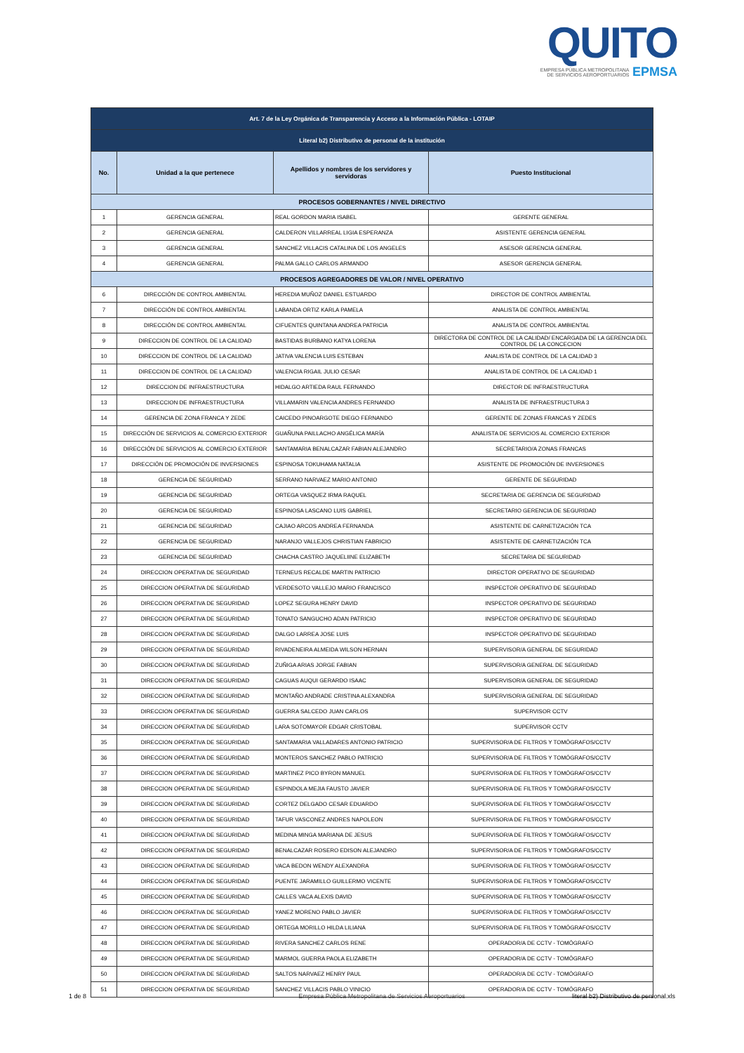QUITO
EMPRESA PÚBLICA METROPOLITANA
DE SERVICIOS AEROPORTUARIOS EPMSA
| Art. 7 de la Ley Orgánica de Transparencia y Acceso a la Información Pública - LOTAIP | | | |
| --- | --- | --- | --- |
| Literal b2) Distributivo de personal de la institución | | | |
| No. | Unidad a la que pertenece | Apellidos y nombres de los servidores y servidoras | Puesto Institucional |
| PROCESOS GOBERNANTES / NIVEL DIRECTIVO | | | |
| 1 | GERENCIA GENERAL | REAL GORDON MARIA ISABEL | GERENTE GENERAL |
| 2 | GERENCIA GENERAL | CALDERON VILLARREAL LIGIA ESPERANZA | ASISTENTE GERENCIA GENERAL |
| 3 | GERENCIA GENERAL | SANCHEZ VILLACIS CATALINA DE LOS ANGELES | ASESOR GERENCIA GENERAL |
| 4 | GERENCIA GENERAL | PALMA GALLO CARLOS ARMANDO | ASESOR GERENCIA GENERAL |
| PROCESOS AGREGADORES DE VALOR / NIVEL OPERATIVO | | | |
| 6 | DIRECCIÓN DE CONTROL AMBIENTAL | HEREDIA MUÑOZ DANIEL ESTUARDO | DIRECTOR DE CONTROL AMBIENTAL |
| 7 | DIRECCIÓN DE CONTROL AMBIENTAL | LABANDA ORTIZ KARLA PAMELA | ANALISTA DE CONTROL AMBIENTAL |
| 8 | DIRECCIÓN DE CONTROL AMBIENTAL | CIFUENTES QUINTANA ANDREA PATRICIA | ANALISTA DE CONTROL AMBIENTAL |
| 9 | DIRECCION DE CONTROL DE LA CALIDAD | BASTIDAS BURBANO KATYA LORENA | DIRECTORA DE CONTROL DE LA CALIDAD/ ENCARGADA DE LA GERENCIA DEL CONTROL DE LA CONCECION |
| 10 | DIRECCION DE CONTROL DE LA CALIDAD | JATIVA VALENCIA LUIS ESTEBAN | ANALISTA DE CONTROL DE LA CALIDAD 3 |
| 11 | DIRECCION DE CONTROL DE LA CALIDAD | VALENCIA RIGAIL JULIO CESAR | ANALISTA DE CONTROL DE LA CALIDAD 1 |
| 12 | DIRECCION DE INFRAESTRUCTURA | HIDALGO ARTIEDA RAUL FERNANDO | DIRECTOR DE INFRAESTRUCTURA |
| 13 | DIRECCION DE INFRAESTRUCTURA | VILLAMARIN VALENCIA ANDRES FERNANDO | ANALISTA DE INFRAESTRUCTURA 3 |
| 14 | GERENCIA DE ZONA FRANCA Y ZEDE | CAICEDO PINOARGOTE DIEGO FERNANDO | GERENTE DE ZONAS FRANCAS Y ZEDES |
| 15 | DIRECCIÓN DE SERVICIOS AL COMERCIO EXTERIOR | GUAÑUNA PAILLACHO ANGÉLICA MARÍA | ANALISTA DE SERVICIOS AL COMERCIO EXTERIOR |
| 16 | DIRECCIÓN DE SERVICIOS AL COMERCIO EXTERIOR | SANTAMARIA BENALCAZAR FABIAN ALEJANDRO | SECRETARIO/A ZONAS FRANCAS |
| 17 | DIRECCIÓN DE PROMOCIÓN DE INVERSIONES | ESPINOSA TOKUHAMA NATALIA | ASISTENTE DE PROMOCIÓN DE INVERSIONES |
| 18 | GERENCIA DE SEGURIDAD | SERRANO NARVAEZ MARIO ANTONIO | GERENTE DE SEGURIDAD |
| 19 | GERENCIA DE SEGURIDAD | ORTEGA VASQUEZ IRMA RAQUEL | SECRETARIA DE GERENCIA DE SEGURIDAD |
| 20 | GERENCIA DE SEGURIDAD | ESPINOSA LASCANO LUIS GABRIEL | SECRETARIO GERENCIA DE SEGURIDAD |
| 21 | GERENCIA DE SEGURIDAD | CAJIAO ARCOS ANDREA FERNANDA | ASISTENTE DE CARNETIZACIÓN TCA |
| 22 | GERENCIA DE SEGURIDAD | NARANJO VALLEJOS CHRISTIAN FABRICIO | ASISTENTE DE CARNETIZACIÓN TCA |
| 23 | GERENCIA DE SEGURIDAD | CHACHA CASTRO JAQUELIINE ELIZABETH | SECRETARIA DE SEGURIDAD |
| 24 | DIRECCION OPERATIVA DE SEGURIDAD | TERNEUS RECALDE MARTIN PATRICIO | DIRECTOR OPERATIVO DE SEGURIDAD |
| 25 | DIRECCION OPERATIVA DE SEGURIDAD | VERDESOTO VALLEJO MARIO FRANCISCO | INSPECTOR OPERATIVO DE SEGURIDAD |
| 26 | DIRECCION OPERATIVA DE SEGURIDAD | LOPEZ SEGURA HENRY DAVID | INSPECTOR OPERATIVO DE SEGURIDAD |
| 27 | DIRECCION OPERATIVA DE SEGURIDAD | TONATO SANGUCHO ADAN PATRICIO | INSPECTOR OPERATIVO DE SEGURIDAD |
| 28 | DIRECCION OPERATIVA DE SEGURIDAD | DALGO LARREA JOSE LUIS | INSPECTOR OPERATIVO DE SEGURIDAD |
| 29 | DIRECCION OPERATIVA DE SEGURIDAD | RIVADENEIRA ALMEIDA WILSON HERNAN | SUPERVISOR/A GENERAL DE SEGURIDAD |
| 30 | DIRECCION OPERATIVA DE SEGURIDAD | ZUÑIGA ARIAS JORGE FABIAN | SUPERVISOR/A GENERAL DE SEGURIDAD |
| 31 | DIRECCION OPERATIVA DE SEGURIDAD | CAGUAS AUQUI GERARDO ISAAC | SUPERVISOR/A GENERAL DE SEGURIDAD |
| 32 | DIRECCION OPERATIVA DE SEGURIDAD | MONTAÑO ANDRADE CRISTINA ALEXANDRA | SUPERVISOR/A GENERAL DE SEGURIDAD |
| 33 | DIRECCION OPERATIVA DE SEGURIDAD | GUERRA SALCEDO JUAN CARLOS | SUPERVISOR CCTV |
| 34 | DIRECCION OPERATIVA DE SEGURIDAD | LARA SOTOMAYOR EDGAR CRISTOBAL | SUPERVISOR CCTV |
| 35 | DIRECCION OPERATIVA DE SEGURIDAD | SANTAMARIA VALLADARES ANTONIO PATRICIO | SUPERVISOR/A DE FILTROS Y TOMÓGRAFOS/CCTV |
| 36 | DIRECCION OPERATIVA DE SEGURIDAD | MONTEROS SANCHEZ PABLO PATRICIO | SUPERVISOR/A DE FILTROS Y TOMÓGRAFOS/CCTV |
| 37 | DIRECCION OPERATIVA DE SEGURIDAD | MARTINEZ PICO BYRON MANUEL | SUPERVISOR/A DE FILTROS Y TOMÓGRAFOS/CCTV |
| 38 | DIRECCION OPERATIVA DE SEGURIDAD | ESPINDOLA MEJIA FAUSTO JAVIER | SUPERVISOR/A DE FILTROS Y TOMÓGRAFOS/CCTV |
| 39 | DIRECCION OPERATIVA DE SEGURIDAD | CORTEZ DELGADO CESAR EDUARDO | SUPERVISOR/A DE FILTROS Y TOMÓGRAFOS/CCTV |
| 40 | DIRECCION OPERATIVA DE SEGURIDAD | TAFUR VASCONEZ ANDRES NAPOLEON | SUPERVISOR/A DE FILTROS Y TOMÓGRAFOS/CCTV |
| 41 | DIRECCION OPERATIVA DE SEGURIDAD | MEDINA MINGA MARIANA DE JESUS | SUPERVISOR/A DE FILTROS Y TOMÓGRAFOS/CCTV |
| 42 | DIRECCION OPERATIVA DE SEGURIDAD | BENALCAZAR ROSERO EDISON ALEJANDRO | SUPERVISOR/A DE FILTROS Y TOMÓGRAFOS/CCTV |
| 43 | DIRECCION OPERATIVA DE SEGURIDAD | VACA BEDON WENDY ALEXANDRA | SUPERVISOR/A DE FILTROS Y TOMÓGRAFOS/CCTV |
| 44 | DIRECCION OPERATIVA DE SEGURIDAD | PUENTE JARAMILLO GUILLERMO VICENTE | SUPERVISOR/A DE FILTROS Y TOMÓGRAFOS/CCTV |
| 45 | DIRECCION OPERATIVA DE SEGURIDAD | CALLES VACA ALEXIS DAVID | SUPERVISOR/A DE FILTROS Y TOMÓGRAFOS/CCTV |
| 46 | DIRECCION OPERATIVA DE SEGURIDAD | YANEZ MORENO PABLO JAVIER | SUPERVISOR/A DE FILTROS Y TOMÓGRAFOS/CCTV |
| 47 | DIRECCION OPERATIVA DE SEGURIDAD | ORTEGA MORILLO HILDA LILIANA | SUPERVISOR/A DE FILTROS Y TOMÓGRAFOS/CCTV |
| 48 | DIRECCION OPERATIVA DE SEGURIDAD | RIVERA SANCHEZ CARLOS RENE | OPERADOR/A DE CCTV - TOMÓGRAFO |
| 49 | DIRECCION OPERATIVA DE SEGURIDAD | MARMOL GUERRA PAOLA ELIZABETH | OPERADOR/A DE CCTV - TOMÓGRAFO |
| 50 | DIRECCION OPERATIVA DE SEGURIDAD | SALTOS NARVAEZ HENRY PAUL | OPERADOR/A DE CCTV - TOMÓGRAFO |
| 51 | DIRECCION OPERATIVA DE SEGURIDAD | SANCHEZ VILLACIS PABLO VINICIO | OPERADOR/A DE CCTV - TOMÓGRAFO |
1 de 8 Empresa Pública Metropolitana de Servicios Aeroportuarios literal b2) Distributivo de personal.xls